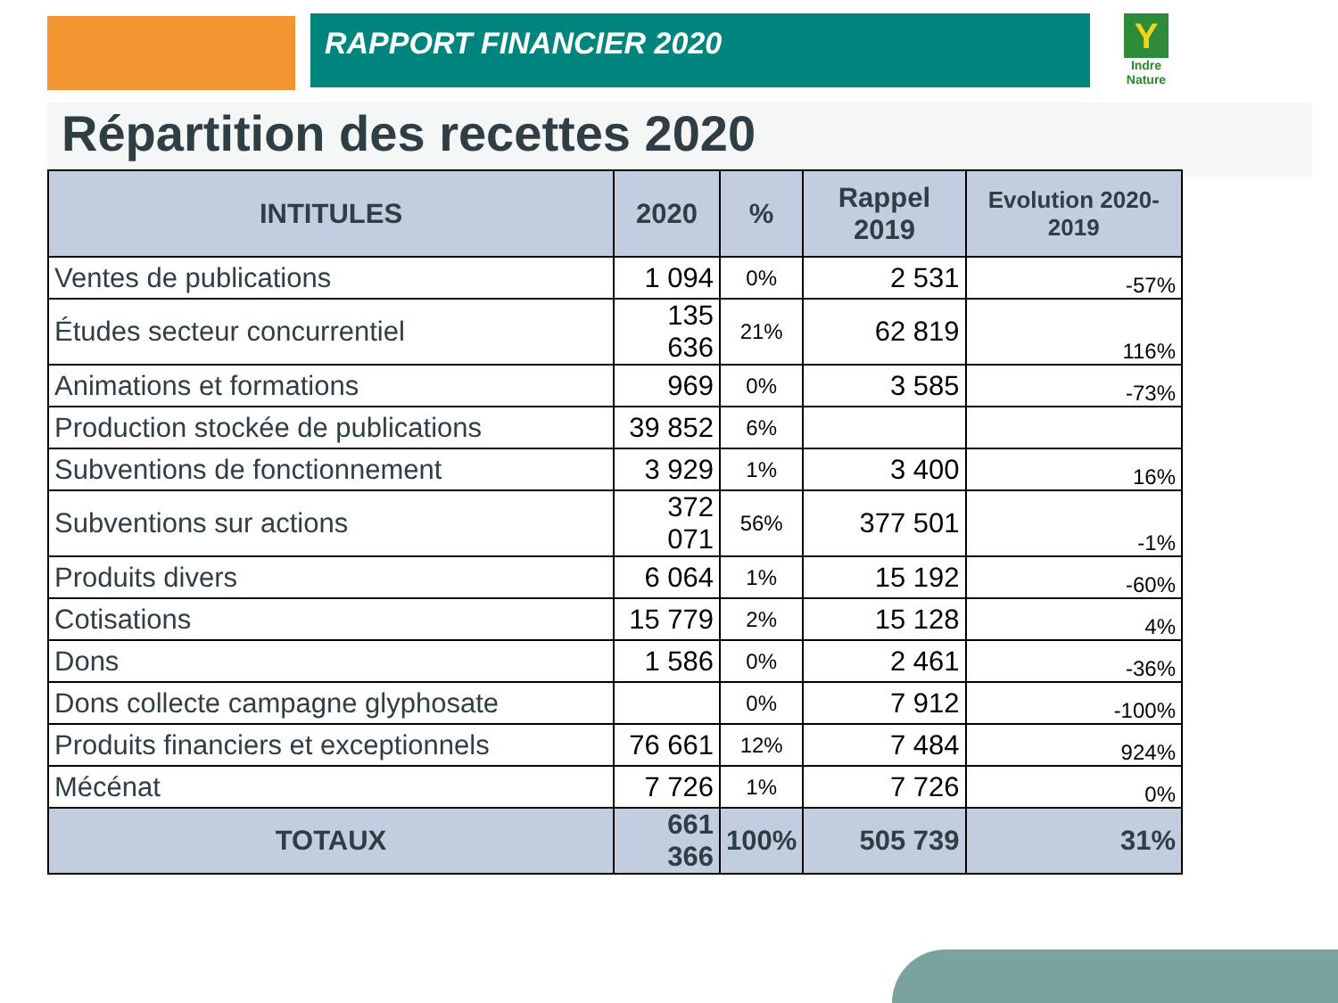RAPPORT FINANCIER 2020
Y
Indre Nature
Répartition des recettes 2020
| INTITULES | 2020 | % | Rappel 2019 | Evolution 2020-2019 |
| --- | --- | --- | --- | --- |
| Ventes de publications | 1 094 | 0% | 2 531 | -57% |
| Études secteur concurrentiel | 135 636 | 21% | 62 819 | 116% |
| Animations et formations | 969 | 0% | 3 585 | -73% |
| Production stockée de publications | 39 852 | 6% | | |
| Subventions de fonctionnement | 3 929 | 1% | 3 400 | 16% |
| Subventions sur actions | 372 071 | 56% | 377 501 | -1% |
| Produits divers | 6 064 | 1% | 15 192 | -60% |
| Cotisations | 15 779 | 2% | 15 128 | 4% |
| Dons | 1 586 | 0% | 2 461 | -36% |
| Dons collecte campagne glyphosate | | 0% | 7 912 | -100% |
| Produits financiers et exceptionnels | 76 661 | 12% | 7 484 | 924% |
| Mécénat | 7 726 | 1% | 7 726 | 0% |
| TOTAUX | 661 366 | 100% | 505 739 | 31% |